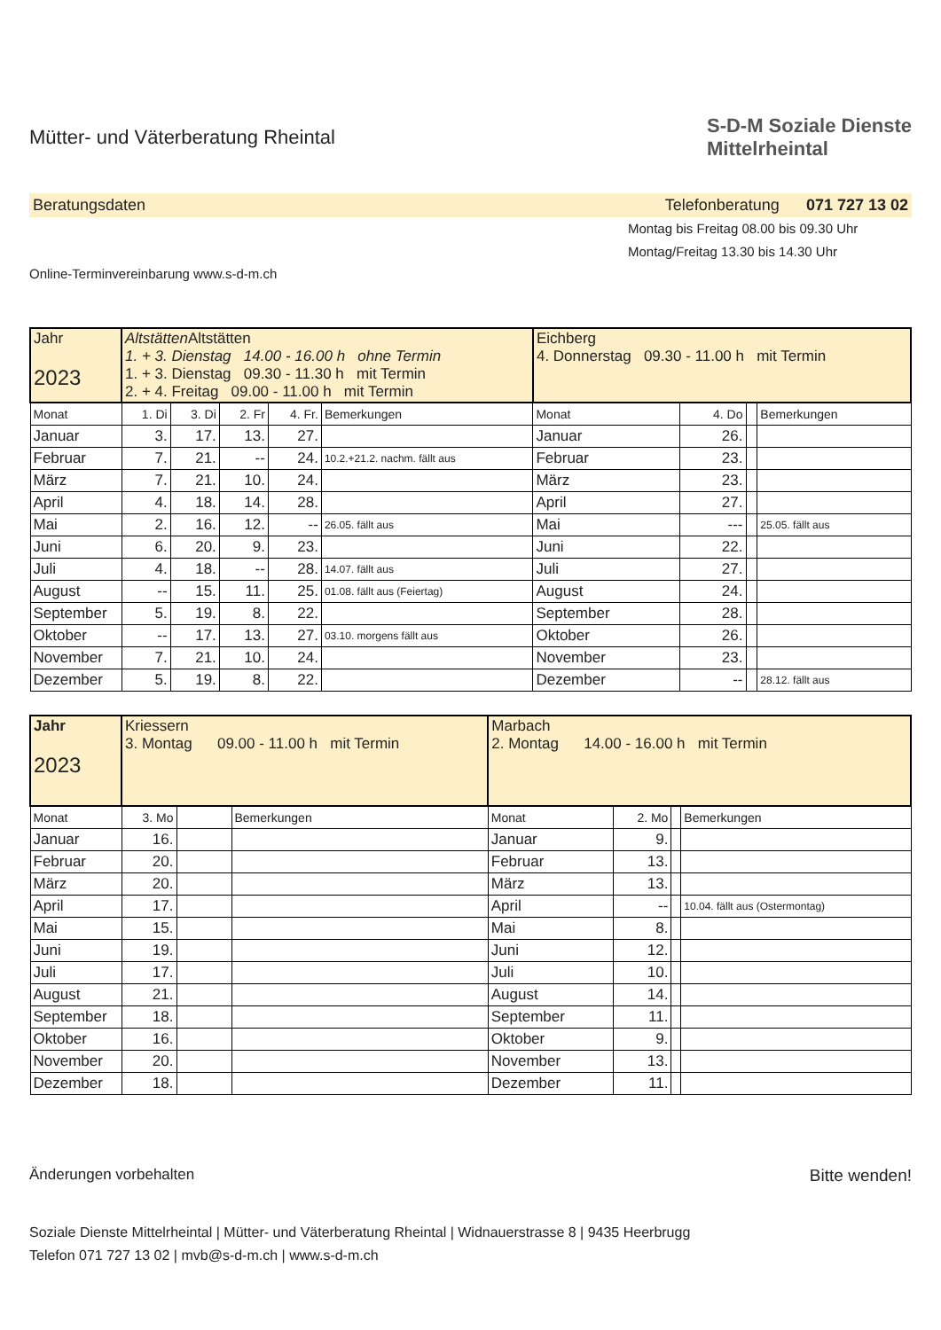Mütter- und Väterberatung Rheintal
S-D-M Soziale Dienste
Mittelrheintal
Beratungsdaten Telefonberatung 071 727 13 02
Online-Terminvereinbarung www.s-d-m.ch
Montag bis Freitag 08.00 bis 09.30 Uhr
Montag/Freitag 13.30 bis 14.30 Uhr
| Jahr 2023 | Altstätten Altstätten 1. + 3. Dienstag 14.00 - 16.00 h ohne Termin 1. + 3. Dienstag 09.30 - 11.30 h mit Termin 2. + 4. Freitag 09.00 - 11.00 h mit Termin | | | | | Eichberg 4. Donnerstag 09.30 - 11.00 h mit Termin | | | |
| Monat | 1. Di | 3. Di | 2. Fr | 4. Fr. | Bemerkungen | Monat | 4. Do | | Bemerkungen |
| Januar | 3. | 17. | 13. | 27. | | Januar | 26. | | |
| Februar | 7. | 21. | -- | 24. | 10.2.+21.2. nachm. fällt aus | Februar | 23. | | |
| März | 7. | 21. | 10. | 24. | | März | 23. | | |
| April | 4. | 18. | 14. | 28. | | April | 27. | | |
| Mai | 2. | 16. | 12. | -- | 26.05. fällt aus | Mai | --- | | 25.05. fällt aus |
| Juni | 6. | 20. | 9. | 23. | | Juni | 22. | | |
| Juli | 4. | 18. | -- | 28. | 14.07. fällt aus | Juli | 27. | | |
| August | -- | 15. | 11. | 25. | 01.08. fällt aus (Feiertag) | August | 24. | | |
| September | 5. | 19. | 8. | 22. | | September | 28. | | |
| Oktober | -- | 17. | 13. | 27. | 03.10. morgens fällt aus | Oktober | 26. | | |
| November | 7. | 21. | 10. | 24. | | November | 23. | | |
| Dezember | 5. | 19. | 8. | 22. | | Dezember | -- | | 28.12. fällt aus |
| Jahr 2023 | Kriessern 3. Montag 09.00 - 11.00 h mit Termin | | | Marbach 2. Montag 14.00 - 16.00 h mit Termin | | | |
| Monat | 3. Mo | | Bemerkungen | Monat | 2. Mo | | Bemerkungen |
| Januar | 16. | | | Januar | 9. | | |
| Februar | 20. | | | Februar | 13. | | |
| März | 20. | | | März | 13. | | |
| April | 17. | | | April | -- | | 10.04. fällt aus (Ostermontag) |
| Mai | 15. | | | Mai | 8. | | |
| Juni | 19. | | | Juni | 12. | | |
| Juli | 17. | | | Juli | 10. | | |
| August | 21. | | | August | 14. | | |
| September | 18. | | | September | 11. | | |
| Oktober | 16. | | | Oktober | 9. | | |
| November | 20. | | | November | 13. | | |
| Dezember | 18. | | | Dezember | 11. | | |
Änderungen vorbehalten Bitte wenden!
Soziale Dienste Mittelrheintal | Mütter- und Väterberatung Rheintal | Widnauerstrasse 8 | 9435 Heerbrugg
Telefon 071 727 13 02 | mvb@s-d-m.ch | www.s-d-m.ch